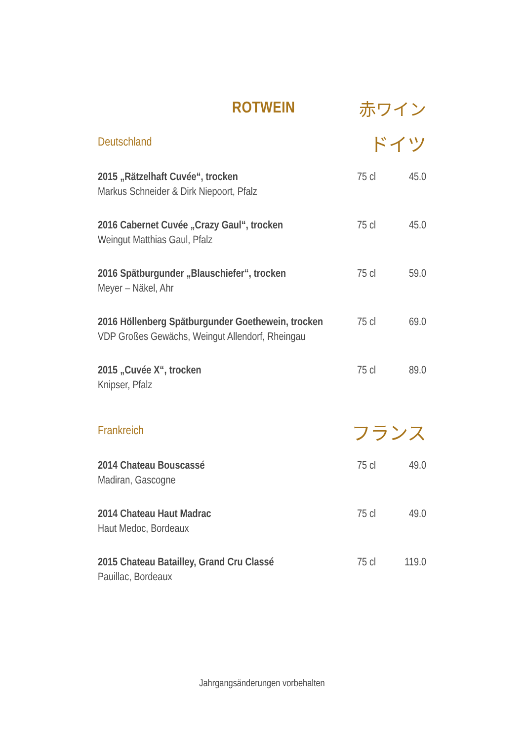ROTWEIN 赤ワイン
Deutschland ドイツ
2015 „Rätzelhaft Cuvée“, trocken
Markus Schneider & Dirk Niepoort, Pfalz
75 cl 45.0
2016 Cabernet Cuvée „Crazy Gaul“, trocken
Weingut Matthias Gaul, Pfalz
75 cl 45.0
2016 Spätburgunder „Blauschiefer“, trocken
Meyer – Näkel, Ahr
75 cl 59.0
2016 Höllenberg Spätburgunder Goethewein, trocken
VDP Großes Gewächs, Weingut Allendorf, Rheingau
75 cl 69.0
2015 „Cuvée X“, trocken
Knipser, Pfalz
75 cl 89.0
Frankreich フランス
2014 Chateau Bouscassé
Madiran, Gascogne
75 cl 49.0
2014 Chateau Haut Madrac
Haut Medoc, Bordeaux
75 cl 49.0
2015 Chateau Batailley, Grand Cru Classé
Pauillac, Bordeaux
75 cl 119.0
Jahrgangsänderungen vorbehalten